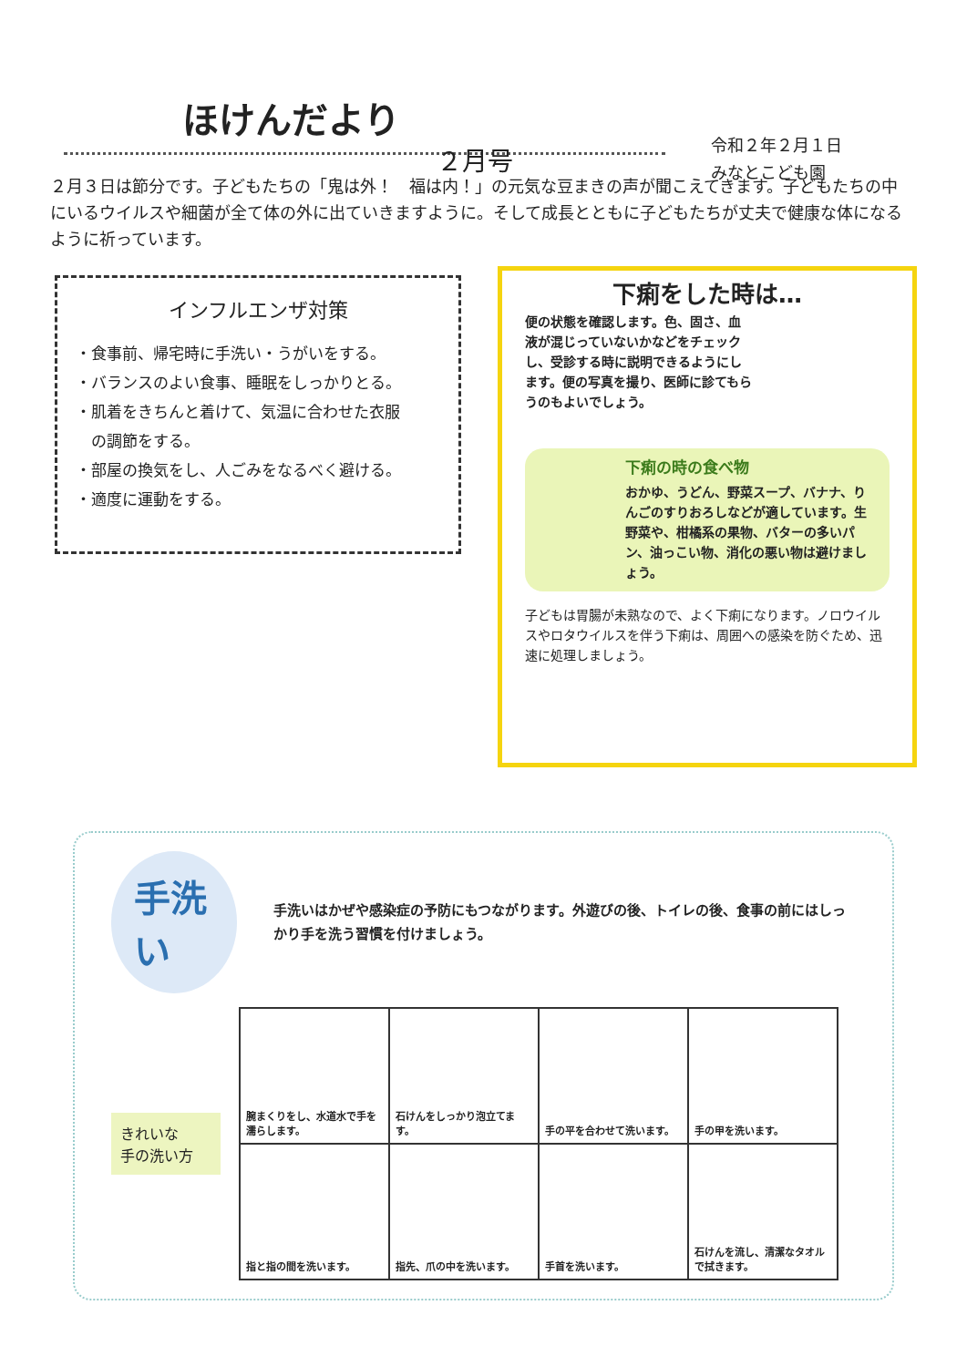ほけんだより
２月号
令和２年２月１日
みなとこども園
２月３日は節分です。子どもたちの「鬼は外！　福は内！」の元気な豆まきの声が聞こえてきます。子どもたちの中にいるウイルスや細菌が全て体の外に出ていきますように。そして成長とともに子どもたちが丈夫で健康な体になるように祈っています。
インフルエンザ対策
・食事前、帰宅時に手洗い・うがいをする。
・バランスのよい食事、睡眠をしっかりとる。
・肌着をきちんと着けて、気温に合わせた衣服
　の調節をする。
・部屋の換気をし、人ごみをなるべく避ける。
・適度に運動をする。
下痢をした時は…
便の状態を確認します。色、固さ、血液が混じっていないかなどをチェックし、受診する時に説明できるようにします。便の写真を撮り、医師に診てもらうのもよいでしょう。
下痢の時の食べ物
おかゆ、うどん、野菜スープ、バナナ、りんごのすりおろしなどが適しています。生野菜や、柑橘系の果物、バターの多いパン、油っこい物、消化の悪い物は避けましょう。
子どもは胃腸が未熟なので、よく下痢になります。ノロウイルスやロタウイルスを伴う下痢は、周囲への感染を防ぐため、迅速に処理しましょう。
手洗い
手洗いはかぜや感染症の予防にもつながります。外遊びの後、トイレの後、食事の前にはしっかり手を洗う習慣を付けましょう。
きれいな
手の洗い方
| 腕まくりをし、水道水で手を濡らします。 | 石けんをしっかり泡立てます。 | 手の平を合わせて洗います。 | 手の甲を洗います。 |
| 指と指の間を洗います。 | 指先、爪の中を洗います。 | 手首を洗います。 | 石けんを流し、清潔なタオルで拭きます。 |